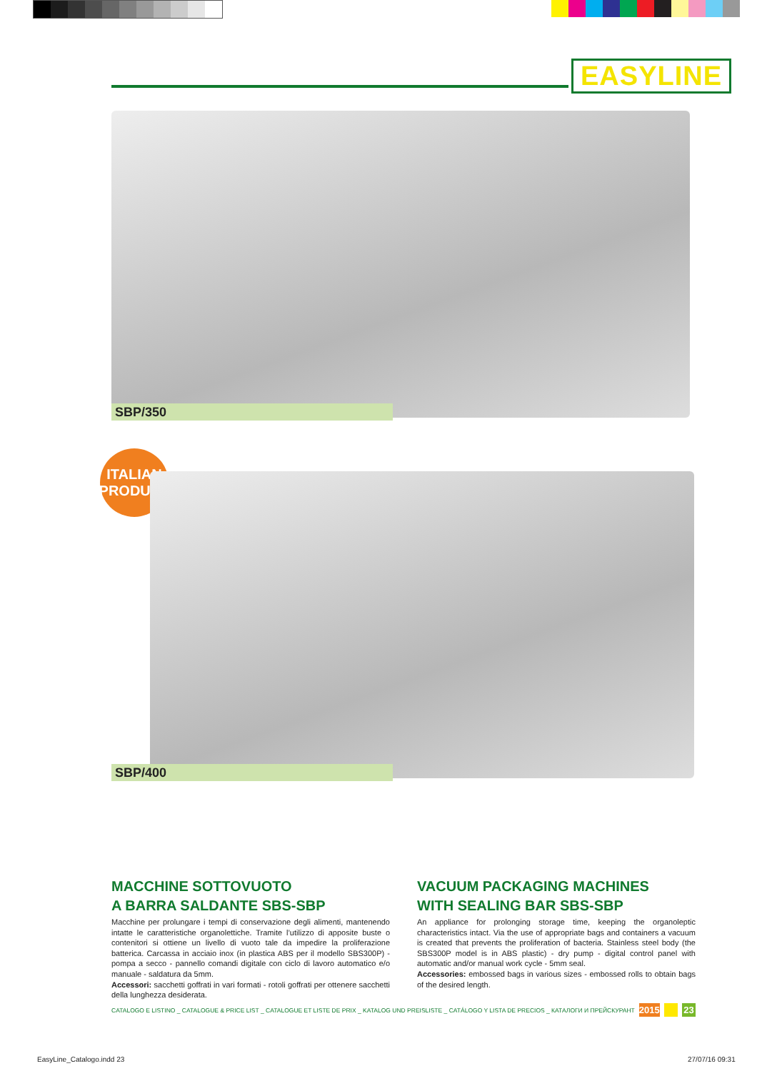EASYLINE
SBP/350
ITALIAN
PRODUCT
SBP/400
MACCHINE SOTTOVUOTO
A BARRA SALDANTE SBS-SBP
Macchine per prolungare i tempi di conservazione degli alimenti, mantenendo intatte le caratteristiche organolettiche. Tramite l’utilizzo di apposite buste o contenitori si ottiene un livello di vuoto tale da impedire la proliferazione batterica. Carcassa in acciaio inox (in plastica ABS per il modello SBS300P) - pompa a secco - pannello comandi digitale con ciclo di lavoro automatico e/o manuale - saldatura da 5mm.
Accessori: sacchetti goffrati in vari formati - rotoli goffrati per ottenere sacchetti della lunghezza desiderata.
VACUUM PACKAGING MACHINES
WITH SEALING BAR SBS-SBP
An appliance for prolonging storage time, keeping the organoleptic characteristics intact. Via the use of appropriate bags and containers a vacuum is created that prevents the proliferation of bacteria. Stainless steel body (the SBS300P model is in ABS plastic) - dry pump - digital control panel with automatic and/or manual work cycle - 5mm seal.
Accessories: embossed bags in various sizes - embossed rolls to obtain bags of the desired length.
CATALOGO E LISTINO _ CATALOGUE & PRICE LIST _ CATALOGUE ET LISTE DE PRIX _ KATALOG UND PREISLISTE _ CATÁLOGO Y LISTA DE PRECIOS _ КАТАЛОГИ И ПРЕЙСКУРАНТ 2015 23
EasyLine_Catalogo.indd 23 27/07/16 09:31